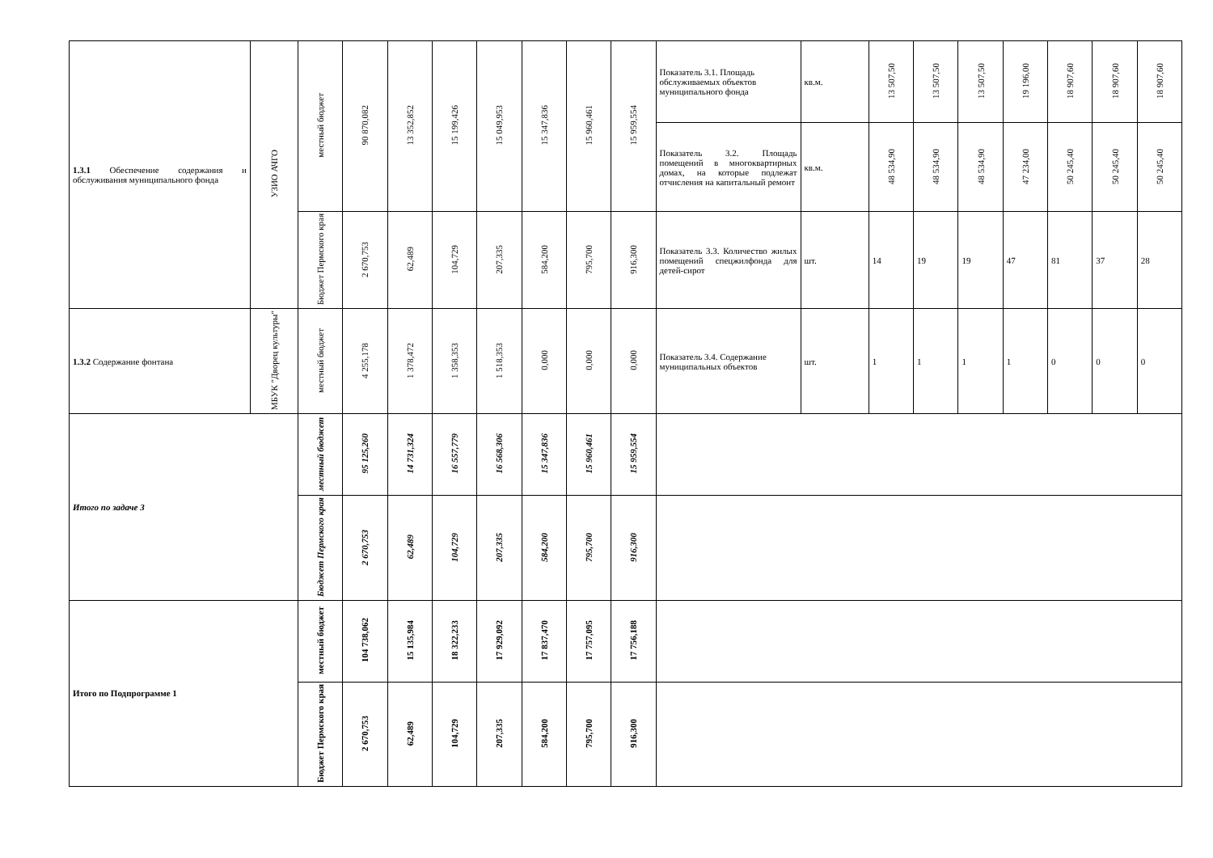| 1.3.1 Обеспечение содержания и обслуживания муниципального фонда | УЗИО АЧГО | местный бюджет | 90 870,082 | 13 352,852 | 15 199,426 | 15 049,953 | 15 347,836 | 15 960,461 | 15 959,554 | Показатель 3.1. Площадь обслуживаемых объектов муниципального фонда | кв.м. | 13 507,50 | 13 507,50 | 13 507,50 | 19 196,00 | 18 907,60 | 18 907,60 | 18 907,60 |
| | | | | | | | | | | Показатель 3.2. Площадь помещений в многоквартирных домах, на которые подлежат отчисления на капитальный ремонт | кв.м. | 48 534,90 | 48 534,90 | 48 534,90 | 47 234,00 | 50 245,40 | 50 245,40 | 50 245,40 |
| | | Бюджет Пермского края | 2 670,753 | 62,489 | 104,729 | 207,335 | 584,200 | 795,700 | 916,300 | Показатель 3.3. Количество жилых помещений спецжилфонда для детей-сирот | шт. | 14 | 19 | 19 | 47 | 81 | 37 | 28 |
| 1.3.2 Содержание фонтана | МБУК "Дворец культуры" | местный бюджет | 4 255,178 | 1 378,472 | 1 358,353 | 1 518,353 | 0,000 | 0,000 | 0,000 | Показатель 3.4. Содержание муниципальных объектов | шт. | 1 | 1 | 1 | 1 | 0 | 0 | 0 |
| Итого по задаче 3 | | местный бюджет | 95 125,260 | 14 731,324 | 16 557,779 | 16 568,306 | 15 347,836 | 15 960,461 | 15 959,554 | | | | | | | | | |
| | | Бюджет Пермского края | 2 670,753 | 62,489 | 104,729 | 207,335 | 584,200 | 795,700 | 916,300 | | | | | | | | | |
| Итого по Подпрограмме 1 | | местный бюджет | 104 738,062 | 15 135,984 | 18 322,233 | 17 929,092 | 17 837,470 | 17 757,095 | 17 756,188 | | | | | | | | | |
| | | Бюджет Пермского края | 2 670,753 | 62,489 | 104,729 | 207,335 | 584,200 | 795,700 | 916,300 | | | | | | | | | |